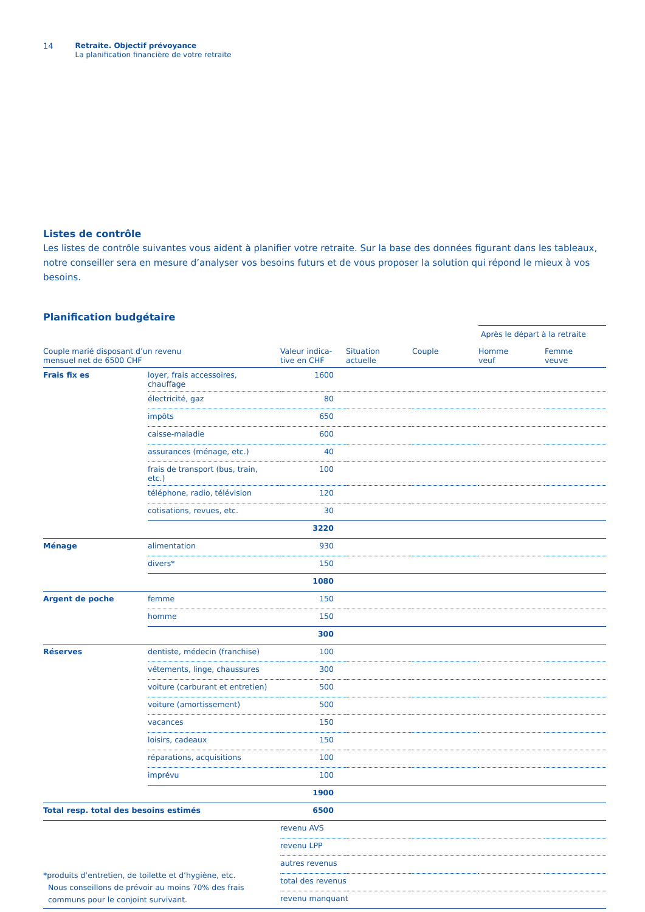14 Retraite. Objectif prévoyance
La planification financière de votre retraite
Listes de contrôle
Les listes de contrôle suivantes vous aident à planifier votre retraite. Sur la base des données figurant dans les tableaux, notre conseiller sera en mesure d’analyser vos besoins futurs et de vous proposer la solution qui répond le mieux à vos besoins.
Planification budgétaire
| | | | | | Après le départ à la retraite | |
| Couple marié disposant d’un revenu mensuel net de 6500 CHF | | Valeur indica- tive en CHF | Situation actuelle | Couple | Homme veuf | Femme veuve |
| Frais fix es | loyer, frais accessoires, chauffage | 1600 | | | | |
| | électricité, gaz | 80 | | | | |
| | impôts | 650 | | | | |
| | caisse-maladie | 600 | | | | |
| | assurances (ménage, etc.) | 40 | | | | |
| | frais de transport (bus, train, etc.) | 100 | | | | |
| | téléphone, radio, télévision | 120 | | | | |
| | cotisations, revues, etc. | 30 | | | | |
| | | 3220 | | | | |
| Ménage | alimentation | 930 | | | | |
| | divers* | 150 | | | | |
| | | 1080 | | | | |
| Argent de poche | femme | 150 | | | | |
| | homme | 150 | | | | |
| | | 300 | | | | |
| Réserves | dentiste, médecin (franchise) | 100 | | | | |
| | vêtements, linge, chaussures | 300 | | | | |
| | voiture (carburant et entretien) | 500 | | | | |
| | voiture (amortissement) | 500 | | | | |
| | vacances | 150 | | | | |
| | loisirs, cadeaux | 150 | | | | |
| | réparations, acquisitions | 100 | | | | |
| | imprévu | 100 | | | | |
| | | 1900 | | | | |
| Total resp. total des besoins estimés | | 6500 | | | | |
| *produits d’entretien, de toilette et d’hygiène, etc. Nous conseillons de prévoir au moins 70% des frais communs pour le conjoint survivant. | | revenu AVS | | | | |
| | | revenu LPP | | | | |
| | | autres revenus | | | | |
| | | total des revenus | | | | |
| | | revenu manquant | | | | |